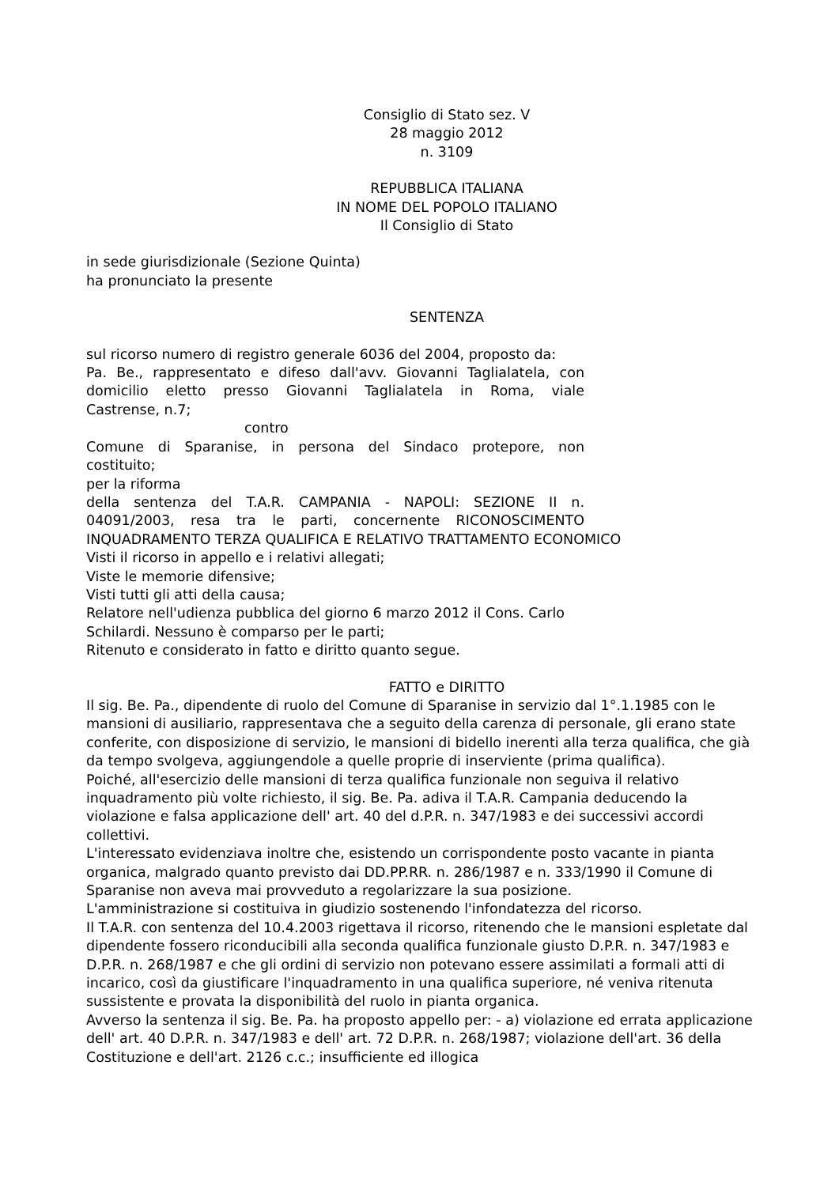Consiglio di Stato sez. V
28 maggio 2012
n. 3109
REPUBBLICA ITALIANA
IN NOME DEL POPOLO ITALIANO
Il Consiglio di Stato
in sede giurisdizionale (Sezione Quinta)
ha pronunciato la presente
SENTENZA
sul ricorso numero di registro generale 6036 del 2004, proposto da:
Pa. Be., rappresentato e difeso dall'avv. Giovanni Taglialatela, con
domicilio eletto presso Giovanni Taglialatela in Roma, viale
Castrense, n.7;
contro
Comune di Sparanise, in persona del Sindaco protepore, non
costituito;
per la riforma
della sentenza del T.A.R. CAMPANIA - NAPOLI: SEZIONE II n.
04091/2003, resa tra le parti, concernente RICONOSCIMENTO
INQUADRAMENTO TERZA QUALIFICA E RELATIVO TRATTAMENTO ECONOMICO
Visti il ricorso in appello e i relativi allegati;
Viste le memorie difensive;
Visti tutti gli atti della causa;
Relatore nell'udienza pubblica del giorno 6 marzo 2012 il Cons. Carlo
Schilardi. Nessuno è comparso per le parti;
Ritenuto e considerato in fatto e diritto quanto segue.
FATTO e DIRITTO
Il sig. Be. Pa., dipendente di ruolo del Comune di Sparanise in servizio dal 1°.1.1985 con le mansioni di ausiliario, rappresentava che a seguito della carenza di personale, gli erano state conferite, con disposizione di servizio, le mansioni di bidello inerenti alla terza qualifica, che già da tempo svolgeva, aggiungendole a quelle proprie di inserviente (prima qualifica).
Poiché, all'esercizio delle mansioni di terza qualifica funzionale non seguiva il relativo inquadramento più volte richiesto, il sig. Be. Pa. adiva il T.A.R. Campania deducendo la violazione e falsa applicazione dell' art. 40 del d.P.R. n. 347/1983 e dei successivi accordi collettivi.
L'interessato evidenziava inoltre che, esistendo un corrispondente posto vacante in pianta organica, malgrado quanto previsto dai DD.PP.RR. n. 286/1987 e n. 333/1990 il Comune di Sparanise non aveva mai provveduto a regolarizzare la sua posizione.
L'amministrazione si costituiva in giudizio sostenendo l'infondatezza del ricorso.
Il T.A.R. con sentenza del 10.4.2003 rigettava il ricorso, ritenendo che le mansioni espletate dal dipendente fossero riconducibili alla seconda qualifica funzionale giusto D.P.R. n. 347/1983 e D.P.R. n. 268/1987 e che gli ordini di servizio non potevano essere assimilati a formali atti di incarico, così da giustificare l'inquadramento in una qualifica superiore, né veniva ritenuta sussistente e provata la disponibilità del ruolo in pianta organica.
Avverso la sentenza il sig. Be. Pa. ha proposto appello per: - a) violazione ed errata applicazione dell' art. 40 D.P.R. n. 347/1983 e dell' art. 72 D.P.R. n. 268/1987; violazione dell'art. 36 della Costituzione e dell'art. 2126 c.c.; insufficiente ed illogica